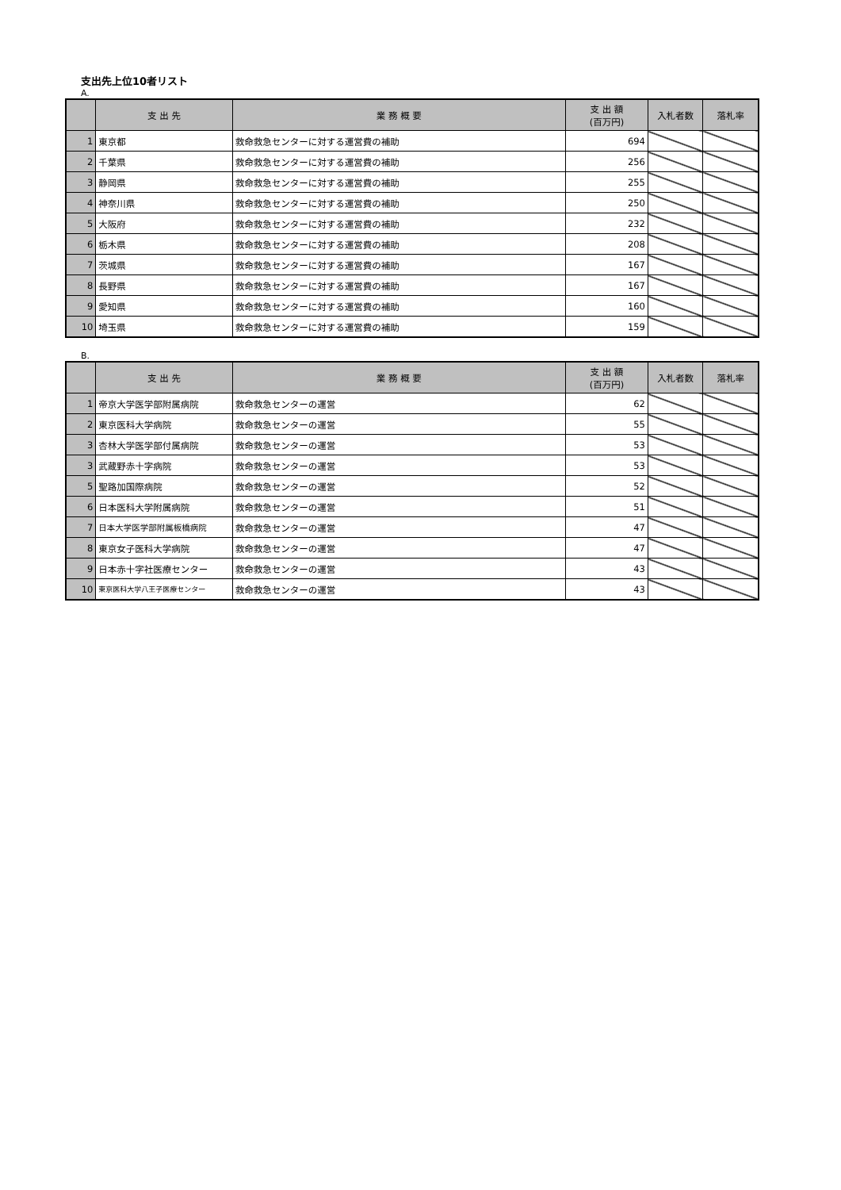支出先上位10者リスト
A.
| | 支 出 先 | 業 務 概 要 | 支 出 額 (百万円) | 入札者数 | 落札率 |
| --- | --- | --- | --- | --- | --- |
| 1 | 東京都 | 救命救急センターに対する運営費の補助 | 694 | | |
| 2 | 千葉県 | 救命救急センターに対する運営費の補助 | 256 | | |
| 3 | 静岡県 | 救命救急センターに対する運営費の補助 | 255 | | |
| 4 | 神奈川県 | 救命救急センターに対する運営費の補助 | 250 | | |
| 5 | 大阪府 | 救命救急センターに対する運営費の補助 | 232 | | |
| 6 | 栃木県 | 救命救急センターに対する運営費の補助 | 208 | | |
| 7 | 茨城県 | 救命救急センターに対する運営費の補助 | 167 | | |
| 8 | 長野県 | 救命救急センターに対する運営費の補助 | 167 | | |
| 9 | 愛知県 | 救命救急センターに対する運営費の補助 | 160 | | |
| 10 | 埼玉県 | 救命救急センターに対する運営費の補助 | 159 | | |
B.
| | 支 出 先 | 業 務 概 要 | 支 出 額 (百万円) | 入札者数 | 落札率 |
| --- | --- | --- | --- | --- | --- |
| 1 | 帝京大学医学部附属病院 | 救命救急センターの運営 | 62 | | |
| 2 | 東京医科大学病院 | 救命救急センターの運営 | 55 | | |
| 3 | 杏林大学医学部付属病院 | 救命救急センターの運営 | 53 | | |
| 3 | 武蔵野赤十字病院 | 救命救急センターの運営 | 53 | | |
| 5 | 聖路加国際病院 | 救命救急センターの運営 | 52 | | |
| 6 | 日本医科大学附属病院 | 救命救急センターの運営 | 51 | | |
| 7 | 日本大学医学部附属板橋病院 | 救命救急センターの運営 | 47 | | |
| 8 | 東京女子医科大学病院 | 救命救急センターの運営 | 47 | | |
| 9 | 日本赤十字社医療センター | 救命救急センターの運営 | 43 | | |
| 10 | 東京医科大学八王子医療センター | 救命救急センターの運営 | 43 | | |